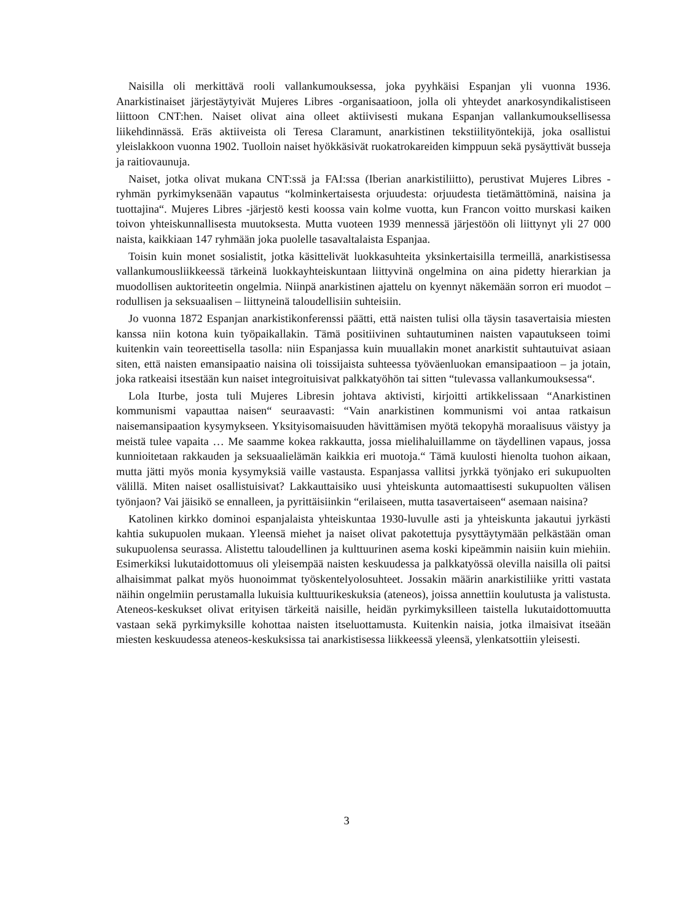Naisilla oli merkittävä rooli vallankumouksessa, joka pyyhkäisi Espanjan yli vuonna 1936. Anarkistinaiset järjestäytyivät Mujeres Libres -organisaatioon, jolla oli yhteydet anarkosyndikalistiseen liittoon CNT:hen. Naiset olivat aina olleet aktiivisesti mukana Espanjan vallankumouksellisessa liikehdinnässä. Eräs aktiiveista oli Teresa Claramunt, anarkistinen tekstiilityöntekijä, joka osallistui yleislakkoon vuonna 1902. Tuolloin naiset hyökkäsivät ruokatrokareiden kimppuun sekä pysäyttivät busseja ja raitiovaunuja.
Naiset, jotka olivat mukana CNT:ssä ja FAI:ssa (Iberian anarkistiliitto), perustivat Mujeres Libres -ryhmän pyrkimyksenään vapautus “kolminkertaisesta orjuudesta: orjuudesta tietämättöminä, naisina ja tuottajina“. Mujeres Libres -järjestö kesti koossa vain kolme vuotta, kun Francon voitto murskasi kaiken toivon yhteiskunnallisesta muutoksesta. Mutta vuoteen 1939 mennessä järjestöön oli liittynyt yli 27 000 naista, kaikkiaan 147 ryhmään joka puolelle tasavaltalaista Espanjaa.
Toisin kuin monet sosialistit, jotka käsittelivät luokkasuhteita yksinkertaisilla termeillä, anarkistisessa vallankumousliikkeessä tärkeinä luokkayhteiskuntaan liittyvinä ongelmina on aina pidetty hierarkian ja muodollisen auktoriteetin ongelmia. Niinpä anarkistinen ajattelu on kyennyt näkemään sorron eri muodot – rodullisen ja seksuaalisen – liittyneinä taloudellisiin suhteisiin.
Jo vuonna 1872 Espanjan anarkistikonferenssi päätti, että naisten tulisi olla täysin tasavertaisia miesten kanssa niin kotona kuin työpaikallakin. Tämä positiivinen suhtautuminen naisten vapautukseen toimi kuitenkin vain teoreettisella tasolla: niin Espanjassa kuin muuallakin monet anarkistit suhtautuivat asiaan siten, että naisten emansipaatio naisina oli toissijaista suhteessa työväenluokan emansipaatioon – ja jotain, joka ratkeaisi itsestään kun naiset integroituisivat palkkatyöhön tai sitten “tulevassa vallankumouksessa“.
Lola Iturbe, josta tuli Mujeres Libresin johtava aktivisti, kirjoitti artikkelissaan “Anarkistinen kommunismi vapauttaa naisen“ seuraavasti: “Vain anarkistinen kommunismi voi antaa ratkaisun naisemansipaation kysymykseen. Yksityisomaisuuden hävittämisen myötä tekopyhä moraalisuus väistyy ja meistä tulee vapaita … Me saamme kokea rakkautta, jossa mielihaluillamme on täydellinen vapaus, jossa kunnioitetaan rakkauden ja seksuaalielämän kaikkia eri muotoja.“ Tämä kuulosti hienolta tuohon aikaan, mutta jätti myös monia kysymyksiä vaille vastausta. Espanjassa vallitsi jyrkkä työnjako eri sukupuolten välillä. Miten naiset osallistuisivat? Lakkauttaisiko uusi yhteiskunta automaattisesti sukupuolten välisen työnjaon? Vai jäisikö se ennalleen, ja pyrittäisiinkin “erilaiseen, mutta tasavertaiseen“ asemaan naisina?
Katolinen kirkko dominoi espanjalaista yhteiskuntaa 1930-luvulle asti ja yhteiskunta jakautui jyrkästi kahtia sukupuolen mukaan. Yleensä miehet ja naiset olivat pakotettuja pysyttäytymään pelkästään oman sukupuolensa seurassa. Alistettu taloudellinen ja kulttuurinen asema koski kipeämmin naisiin kuin miehiin. Esimerkiksi lukutaidottomuus oli yleisempää naisten keskuudessa ja palkkatyössä olevilla naisilla oli paitsi alhaisimmat palkat myös huonoimmat työskentelyolosuhteet. Jossakin määrin anarkistiliike yritti vastata näihin ongelmiin perustamalla lukuisia kulttuurikeskuksia (ateneos), joissa annettiin koulutusta ja valistusta. Ateneos-keskukset olivat erityisen tärkeitä naisille, heidän pyrkimyksilleen taistella lukutaidottomuutta vastaan sekä pyrkimyksille kohottaa naisten itseluottamusta. Kuitenkin naisia, jotka ilmaisivat itseään miesten keskuudessa ateneos-keskuksissa tai anarkistisessa liikkeessä yleensä, ylenkatsottiin yleisesti.
3